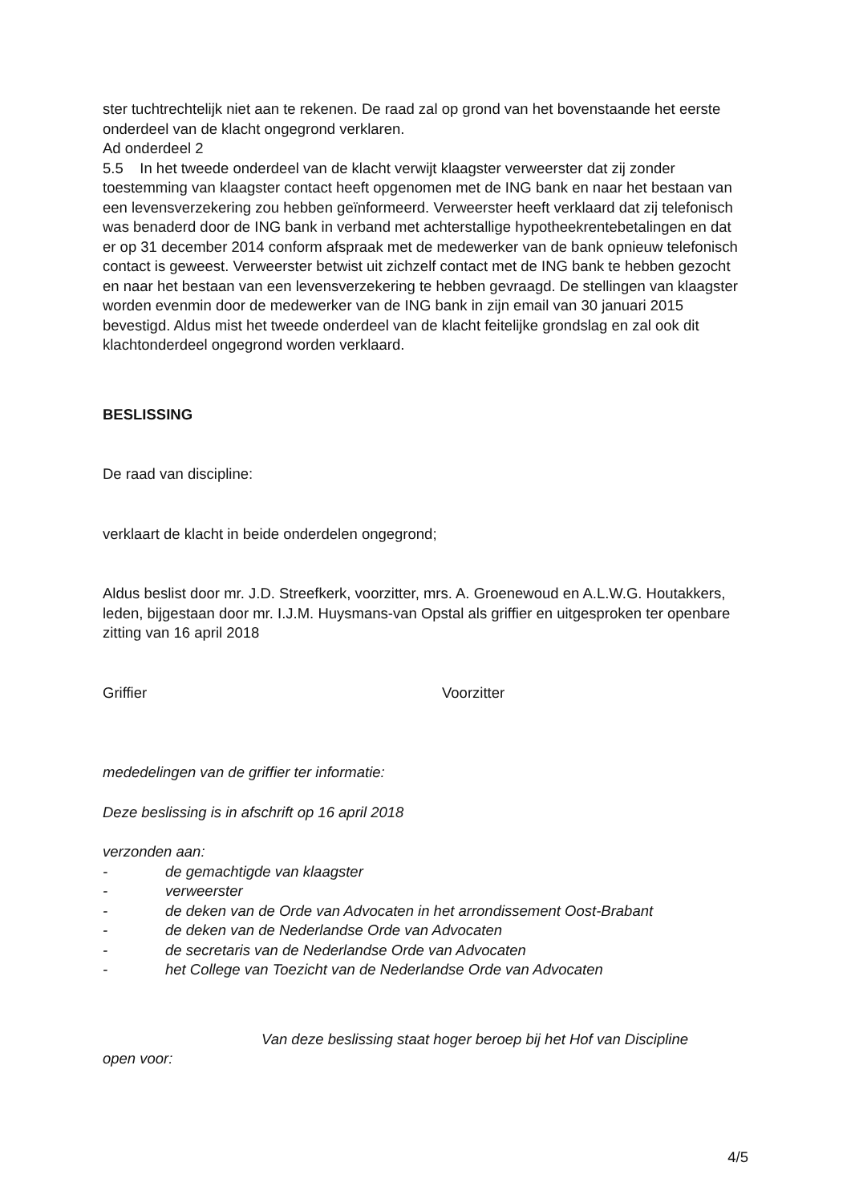ster tuchtrechtelijk niet aan te rekenen. De raad zal op grond van het bovenstaande het eerste onderdeel van de klacht ongegrond verklaren.
Ad onderdeel 2
5.5 In het tweede onderdeel van de klacht verwijt klaagster verweerster dat zij zonder toestemming van klaagster contact heeft opgenomen met de ING bank en naar het bestaan van een levensverzekering zou hebben geïnformeerd. Verweerster heeft verklaard dat zij telefonisch was benaderd door de ING bank in verband met achterstallige hypotheekrentebetalingen en dat er op 31 december 2014 conform afspraak met de medewerker van de bank opnieuw telefonisch contact is geweest. Verweerster betwist uit zichzelf contact met de ING bank te hebben gezocht en naar het bestaan van een levensverzekering te hebben gevraagd. De stellingen van klaagster worden evenmin door de medewerker van de ING bank in zijn email van 30 januari 2015 bevestigd. Aldus mist het tweede onderdeel van de klacht feitelijke grondslag en zal ook dit klachtonderdeel ongegrond worden verklaard.
BESLISSING
De raad van discipline:
verklaart de klacht in beide onderdelen ongegrond;
Aldus beslist door mr. J.D. Streefkerk, voorzitter, mrs. A. Groenewoud en A.L.W.G. Houtakkers, leden, bijgestaan door mr. I.J.M. Huysmans-van Opstal als griffier en uitgesproken ter openbare zitting van 16 april 2018
Griffier Voorzitter
mededelingen van de griffier ter informatie:
Deze beslissing is in afschrift op 16 april 2018
verzonden aan:
- de gemachtigde van klaagster
- verweerster
- de deken van de Orde van Advocaten in het arrondissement Oost-Brabant
- de deken van de Nederlandse Orde van Advocaten
- de secretaris van de Nederlandse Orde van Advocaten
- het College van Toezicht van de Nederlandse Orde van Advocaten
Van deze beslissing staat hoger beroep bij het Hof van Discipline
open voor:
4/5